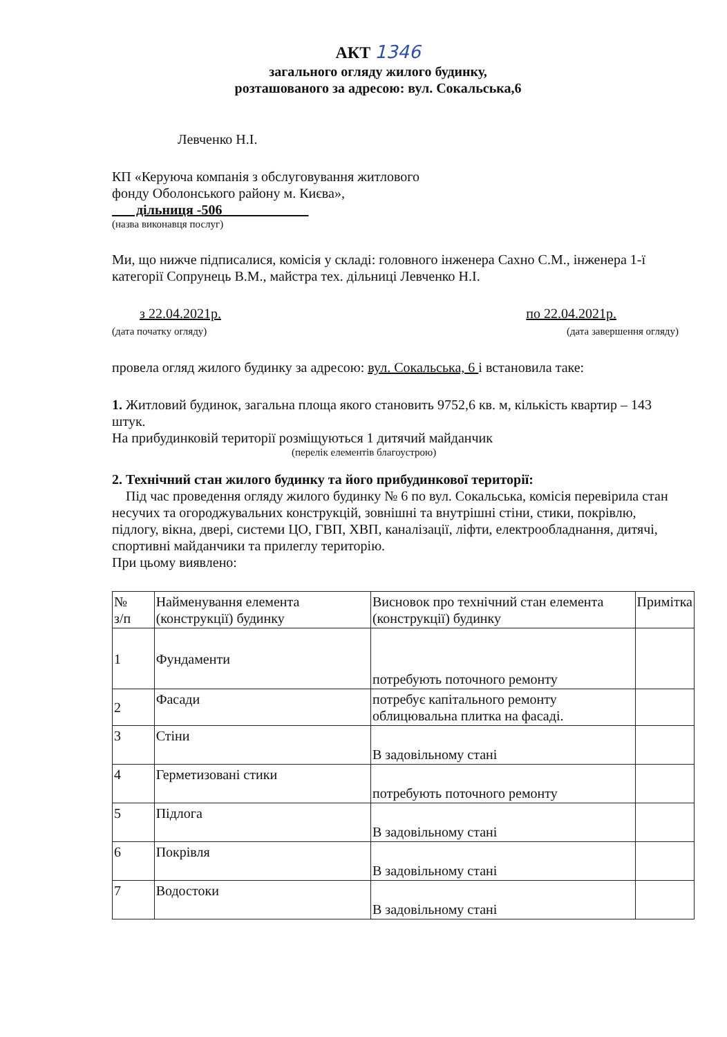АКТ 1346
загального огляду жилого будинку,
розташованого за адресою: вул. Сокальська,6
Левченко Н.І.
КП «Керуюча компанія з обслуговування житлового
фонду Оболонського району м. Києва»,
дільниця -506
(назва виконавця послуг)
Ми, що нижче підписалися, комісія у складі: головного інженера Сахно С.М., інженера 1-ї категорії Сопрунець В.М., майстра тех. дільниці Левченко Н.І.
з 22.04.2021р.
(дата початку огляду)
по 22.04.2021р.
(дата завершення огляду)
провела огляд жилого будинку за адресою: вул. Сокальська, 6 і встановила таке:
1. Житловий будинок, загальна площа якого становить 9752,6 кв. м, кількість квартир – 143 штук.
На прибудинковій території розміщуються 1 дитячий майданчик
(перелік елементів благоустрою)
2. Технічний стан жилого будинку та його прибудинкової території:
Під час проведення огляду жилого будинку № 6 по вул. Сокальська, комісія перевірила стан несучих та огороджувальних конструкцій, зовнішні та внутрішні стіни, стики, покрівлю, підлогу, вікна, двері, системи ЦО, ГВП, ХВП, каналізації, ліфти, електрообладнання, дитячі, спортивні майданчики та прилеглу територію.
При цьому виявлено:
| № з/п | Найменування елемента (конструкції) будинку | Висновок про технічний стан елемента (конструкції) будинку | Примітка |
| 1 | Фундаменти | потребують поточного ремонту | |
| 2 | Фасади | потребує капітального ремонту облицювальна плитка на фасаді. | |
| 3 | Стіни | В задовільному стані | |
| 4 | Герметизовані стики | потребують поточного ремонту | |
| 5 | Підлога | В задовільному стані | |
| 6 | Покрівля | В задовільному стані | |
| 7 | Водостоки | В задовільному стані | |